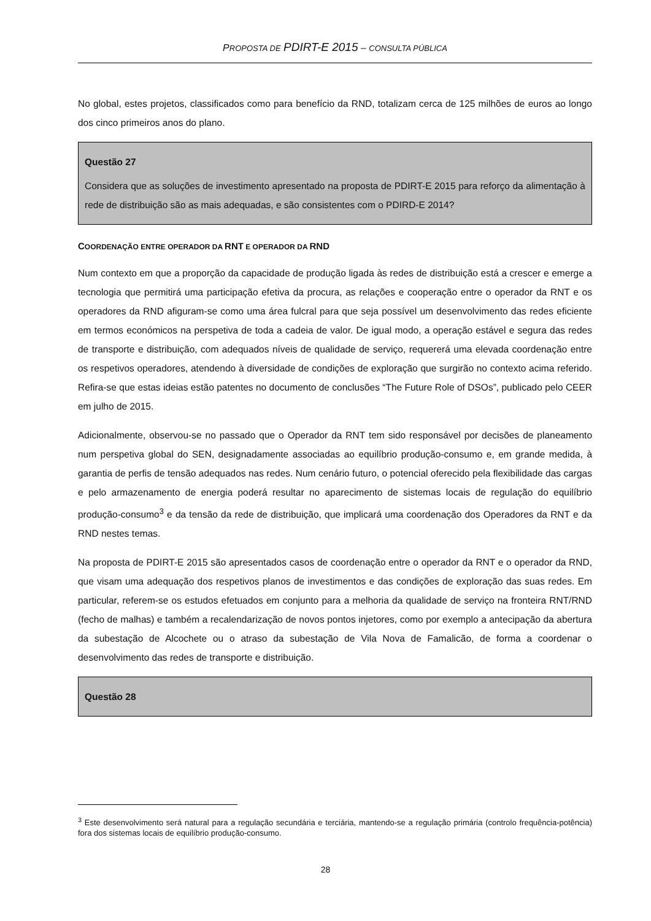PROPOSTA DE PDIRT-E 2015 – CONSULTA PÚBLICA
No global, estes projetos, classificados como para benefício da RND, totalizam cerca de 125 milhões de euros ao longo dos cinco primeiros anos do plano.
Questão 27
Considera que as soluções de investimento apresentado na proposta de PDIRT-E 2015 para reforço da alimentação à rede de distribuição são as mais adequadas, e são consistentes com o PDIRD-E 2014?
COORDENAÇÃO ENTRE OPERADOR DA RNT E OPERADOR DA RND
Num contexto em que a proporção da capacidade de produção ligada às redes de distribuição está a crescer e emerge a tecnologia que permitirá uma participação efetiva da procura, as relações e cooperação entre o operador da RNT e os operadores da RND afiguram-se como uma área fulcral para que seja possível um desenvolvimento das redes eficiente em termos económicos na perspetiva de toda a cadeia de valor. De igual modo, a operação estável e segura das redes de transporte e distribuição, com adequados níveis de qualidade de serviço, requererá uma elevada coordenação entre os respetivos operadores, atendendo à diversidade de condições de exploração que surgirão no contexto acima referido. Refira-se que estas ideias estão patentes no documento de conclusões “The Future Role of DSOs”, publicado pelo CEER em julho de 2015.
Adicionalmente, observou-se no passado que o Operador da RNT tem sido responsável por decisões de planeamento num perspetiva global do SEN, designadamente associadas ao equilíbrio produção-consumo e, em grande medida, à garantia de perfis de tensão adequados nas redes. Num cenário futuro, o potencial oferecido pela flexibilidade das cargas e pelo armazenamento de energia poderá resultar no aparecimento de sistemas locais de regulação do equilíbrio produção-consumo<sup>3</sup> e da tensão da rede de distribuição, que implicará uma coordenação dos Operadores da RNT e da RND nestes temas.
Na proposta de PDIRT-E 2015 são apresentados casos de coordenação entre o operador da RNT e o operador da RND, que visam uma adequação dos respetivos planos de investimentos e das condições de exploração das suas redes. Em particular, referem-se os estudos efetuados em conjunto para a melhoria da qualidade de serviço na fronteira RNT/RND (fecho de malhas) e também a recalendarização de novos pontos injetores, como por exemplo a antecipação da abertura da subestação de Alcochete ou o atraso da subestação de Vila Nova de Famalicão, de forma a coordenar o desenvolvimento das redes de transporte e distribuição.
Questão 28
<sup>3</sup> Este desenvolvimento será natural para a regulação secundária e terciária, mantendo-se a regulação primária (controlo frequência-potência) fora dos sistemas locais de equilíbrio produção-consumo.
28